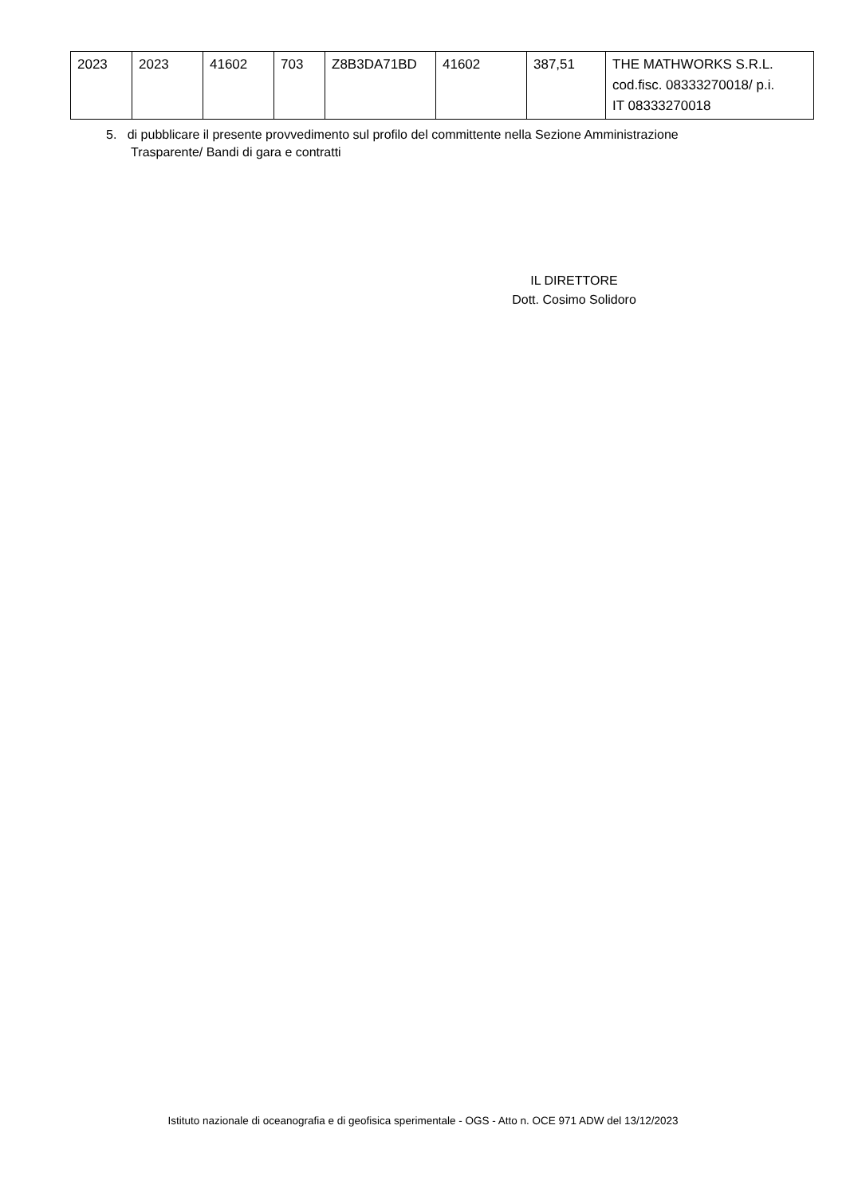| 2023 | 2023 | 41602 | 703 | Z8B3DA71BD | 41602 | 387,51 | THE MATHWORKS S.R.L. cod.fisc. 08333270018/ p.i. IT 08333270018 |
5. di pubblicare il presente provvedimento sul profilo del committente nella Sezione Amministrazione
Trasparente/ Bandi di gara e contratti
IL DIRETTORE
Dott. Cosimo Solidoro
Istituto nazionale di oceanografia e di geofisica sperimentale - OGS - Atto n. OCE 971 ADW del 13/12/2023